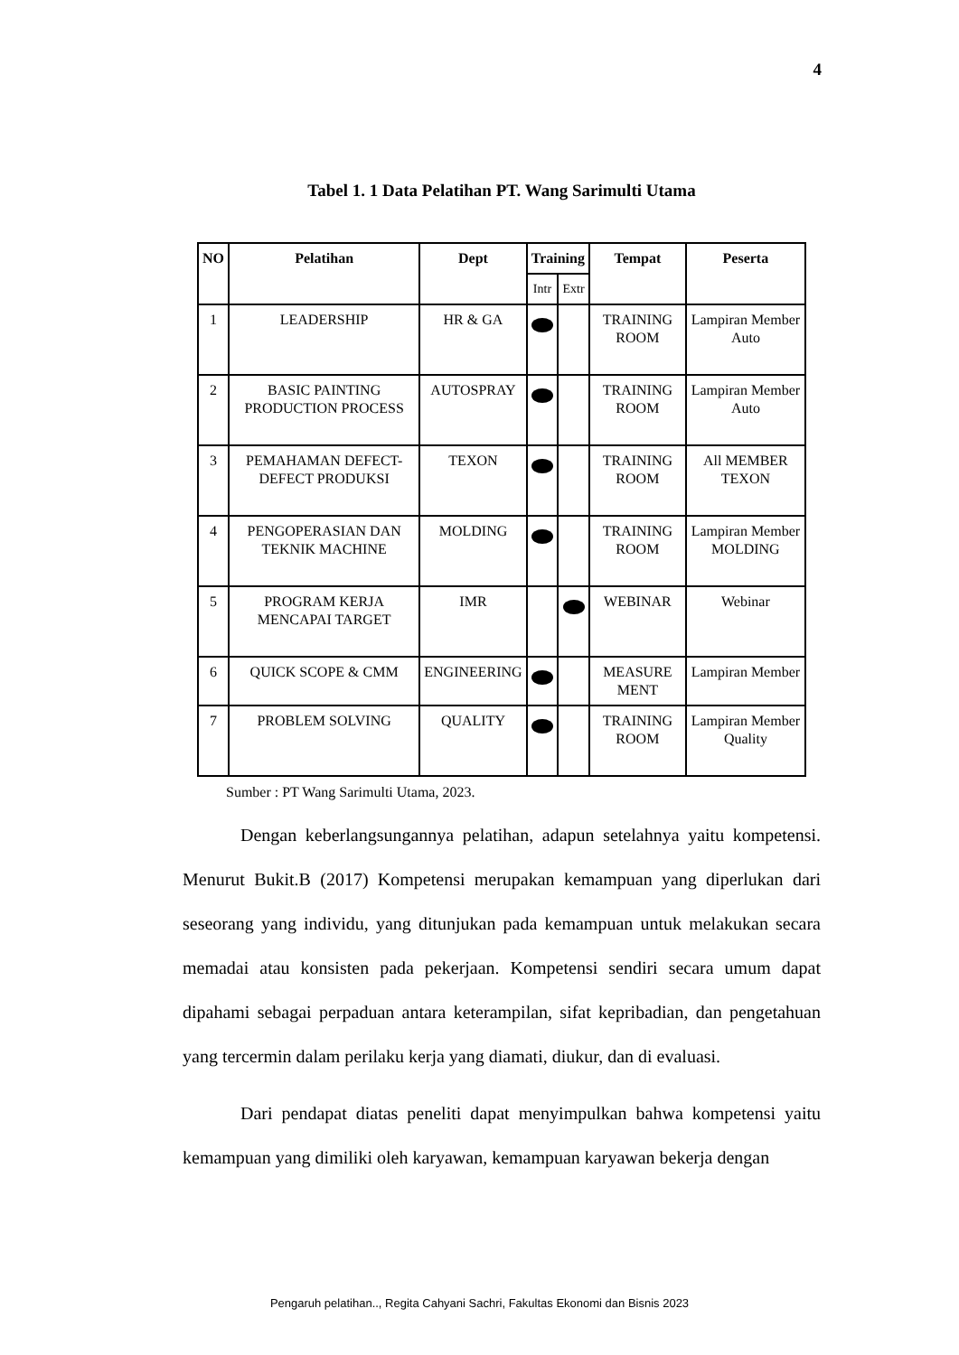4
Tabel 1. 1 Data Pelatihan PT. Wang Sarimulti Utama
| NO | Pelatihan | Dept | Training | | Tempat | Peserta |
| --- | --- | --- | --- | --- | --- | --- |
| | | | Intr | Extr | | |
| 1 | LEADERSHIP | HR & GA | | | TRAINING ROOM | Lampiran Member Auto |
| 2 | BASIC PAINTING PRODUCTION PROCESS | AUTOSPRAY | | | TRAINING ROOM | Lampiran Member Auto |
| 3 | PEMAHAMAN DEFECT-DEFECT PRODUKSI | TEXON | | | TRAINING ROOM | All MEMBER TEXON |
| 4 | PENGOPERASIAN DAN TEKNIK MACHINE | MOLDING | | | TRAINING ROOM | Lampiran Member MOLDING |
| 5 | PROGRAM KERJA MENCAPAI TARGET | IMR | | | WEBINAR | Webinar |
| 6 | QUICK SCOPE & CMM | ENGINEERING | | | MEASURE MENT | Lampiran Member |
| 7 | PROBLEM SOLVING | QUALITY | | | TRAINING ROOM | Lampiran Member Quality |
Sumber : PT Wang Sarimulti Utama, 2023.
Dengan keberlangsungannya pelatihan, adapun setelahnya yaitu kompetensi. Menurut Bukit.B (2017) Kompetensi merupakan kemampuan yang diperlukan dari seseorang yang individu, yang ditunjukan pada kemampuan untuk melakukan secara memadai atau konsisten pada pekerjaan. Kompetensi sendiri secara umum dapat dipahami sebagai perpaduan antara keterampilan, sifat kepribadian, dan pengetahuan yang tercermin dalam perilaku kerja yang diamati, diukur, dan di evaluasi.
Dari pendapat diatas peneliti dapat menyimpulkan bahwa kompetensi yaitu kemampuan yang dimiliki oleh karyawan, kemampuan karyawan bekerja dengan
Pengaruh pelatihan.., Regita Cahyani Sachri, Fakultas Ekonomi dan Bisnis 2023